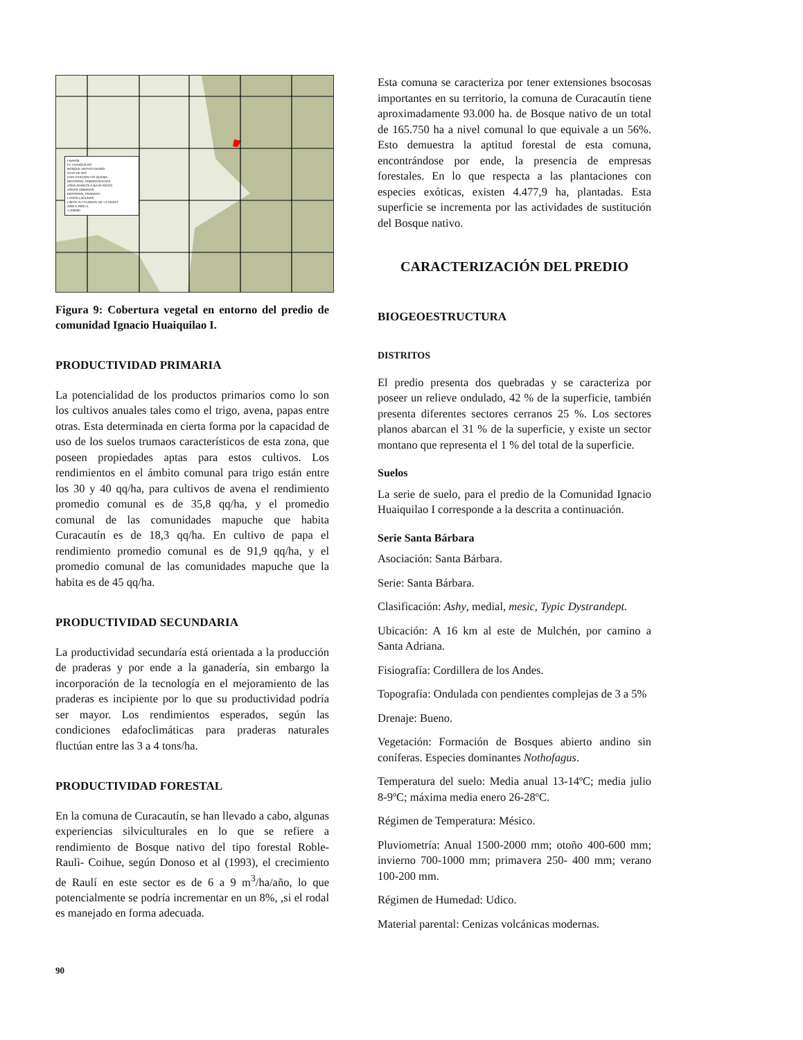Leyenda:
IG. HUAIQUILAO
BOSQUE NATIVO DENSO
CAJA DE RIO
EXPLOTACION Y/O QUEMA
MATORRAL ARBORESCENTE
ZONA AGRICOLA BAJO RIEGO
ZONAS URBANAS
MATORRAL PRADERA
LAGOS,LAGUNAS
LIMITE ALTITUDINAL DE LA VEGET
2000 0 2000 m.
1:200000
Figura 9: Cobertura vegetal en entorno del predio de comunidad Ignacio Huaiquilao I.
PRODUCTIVIDAD PRIMARIA
La potencialidad de los productos primarios como lo son los cultivos anuales tales como el trigo, avena, papas entre otras. Esta determinada en cierta forma por la capacidad de uso de los suelos trumaos característicos de esta zona, que poseen propiedades aptas para estos cultivos. Los rendimientos en el ámbito comunal para trigo están entre los 30 y 40 qq/ha, para cultivos de avena el rendimiento promedio comunal es de 35,8 qq/ha, y el promedio comunal de las comunidades mapuche que habita Curacautín es de 18,3 qq/ha. En cultivo de papa el rendimiento promedio comunal es de 91,9 qq/ha, y el promedio comunal de las comunidades mapuche que la habita es de 45 qq/ha.
PRODUCTIVIDAD SECUNDARIA
La productividad secundaría está orientada a la producción de praderas y por ende a la ganadería, sin embargo la incorporación de la tecnología en el mejoramiento de las praderas es incipiente por lo que su productividad podría ser mayor. Los rendimientos esperados, según las condiciones edafoclimáticas para praderas naturales fluctúan entre las 3 a 4 tons/ha.
PRODUCTIVIDAD FORESTAL
En la comuna de Curacautín, se han llevado a cabo, algunas experiencias silviculturales en lo que se refiere a rendimiento de Bosque nativo del tipo forestal Roble-Raulì- Coihue, según Donoso et al (1993), el crecimiento de Raulí en este sector es de 6 a 9 m<sup>3</sup>/ha/año, lo que potencialmente se podría incrementar en un 8%, ,si el rodal es manejado en forma adecuada.
Esta comuna se caracteriza por tener extensiones bsocosas importantes en su territorio, la comuna de Curacautín tiene aproximadamente 93.000 ha. de Bosque nativo de un total de 165.750 ha a nivel comunal lo que equivale a un 56%. Esto demuestra la aptitud forestal de esta comuna, encontrándose por ende, la presencia de empresas forestales. En lo que respecta a las plantaciones con especies exóticas, existen 4.477,9 ha, plantadas. Esta superficie se incrementa por las actividades de sustitución del Bosque nativo.
CARACTERIZACIÓN DEL PREDIO
BIOGEOESTRUCTURA
DISTRITOS
El predio presenta dos quebradas y se caracteriza por poseer un relieve ondulado, 42 % de la superficie, también presenta diferentes sectores cerranos 25 %. Los sectores planos abarcan el 31 % de la superficie, y existe un sector montano que representa el 1 % del total de la superficie.
Suelos
La serie de suelo, para el predio de la Comunidad Ignacio Huaiquilao I corresponde a la descrita a continuación.
Serie Santa Bárbara
Asociación: Santa Bárbara.
Serie: Santa Bárbara.
Clasificación: Ashy, medial, mesic, Typic Dystrandept.
Ubicación: A 16 km al este de Mulchén, por camino a Santa Adriana.
Fisiografía: Cordillera de los Andes.
Topografía: Ondulada con pendientes complejas de 3 a 5%
Drenaje: Bueno.
Vegetación: Formación de Bosques abierto andino sin coníferas. Especies dominantes Nothofagus.
Temperatura del suelo: Media anual 13-14ºC; media julio 8-9ºC; máxima media enero 26-28ºC.
Régimen de Temperatura: Mésico.
Pluviometría: Anual 1500-2000 mm; otoño 400-600 mm; invierno 700-1000 mm; primavera 250- 400 mm; verano 100-200 mm.
Régimen de Humedad: Udico.
Material parental: Cenizas volcánicas modernas.
90